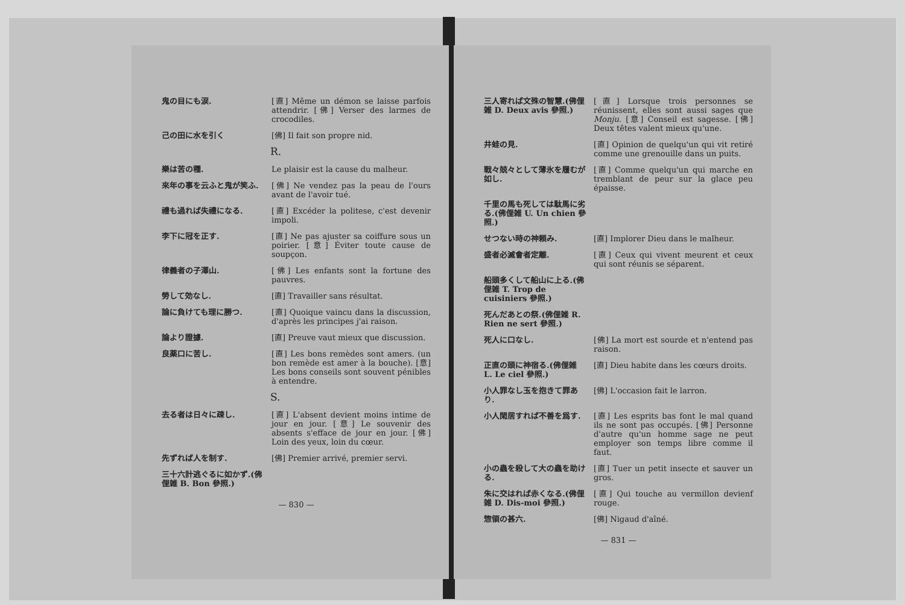鬼の目にも涙. [直] Même un démon se laisse parfois attendrir. [佛] Verser des larmes de crocodiles.
己の田に水を引く [佛] Il fait son propre nid.
R.
樂は苦の種. Le plaisir est la cause du malheur.
來年の事を云ふと鬼が笑ふ. [佛] Ne vendez pas la peau de l'ours avant de l'avoir tué.
禮も過れば失禮になる. [直] Excéder la politese, c'est devenir impoli.
李下に冠を正す. [直] Ne pas ajuster sa coiffure sous un poirier. [意] Éviter toute cause de soupçon.
律義者の子澤山. [佛] Les enfants sont la fortune des pauvres.
勞して効なし. [直] Travailler sans résultat.
論に負けても理に勝つ. [直] Quoique vaincu dans la discussion, d'après les principes j'ai raison.
論より證據. [直] Preuve vaut mieux que discussion.
良薬口に苦し. [直] Les bons remèdes sont amers. (un bon remède est amer à la bouche). [意] Les bons conseils sont souvent pénibles à entendre.
S.
去る者は日々に疎し. [直] L'absent devient moins intime de jour en jour. [意] Le souvenir des absents s'efface de jour en jour. [佛] Loin des yeux, loin du cœur.
先ずれば人を制す. [佛] Premier arrivé, premier servi.
三十六計逃ぐるに如かず.(佛俚雑 B. Bon 參照.)
— 830 —
三人寄れば文殊の智慧.(佛俚雑 D. Deux avis 參照.)
[直] Lorsque trois personnes se réunissent, elles sont aussi sages que Monju. [意] Conseil est sagesse. [佛] Deux têtes valent mieux qu'une.
井蛙の見. [直] Opinion de quelqu'un qui vit retiré comme une grenouille dans un puits.
戰々兢々として薄氷を履むが如し.
[直] Comme quelqu'un qui marche en tremblant de peur sur la glace peu épaisse.
千里の馬も死しては駄馬に劣る.(佛俚雑 U. Un chien 參照.)
せつない時の神頼み. [直] Implorer Dieu dans le malheur.
盛者必滅會者定離. [直] Ceux qui vivent meurent et ceux qui sont réunis se séparent.
船頭多くして船山に上る.(佛俚雑 T. Trop de cuisiniers 參照.)
死んだあとの祭.(佛俚雑 R. Rien ne sert 參照.)
死人に口なし. [佛] La mort est sourde et n'entend pas raison.
正直の頭に神宿る.(佛俚雑 L. Le ciel 參照.)
[直] Dieu habite dans les cœurs droits.
小人罪なし玉を抱きて罪あり.
[佛] L'occasion fait le larron.
小人閑居すれば不善を爲す. [直] Les esprits bas font le mal quand ils ne sont pas occupés. [佛] Personne d'autre qu'un homme sage ne peut employer son temps libre comme il faut.
小の蟲を殺して大の蟲を助ける.
[直] Tuer un petit insecte et sauver un gros.
朱に交はれば赤くなる.(佛俚雑 D. Dis-moi 參照.)
[直] Qui touche au vermillon devienf rouge.
惣領の甚六. [佛] Nigaud d'aîné.
— 831 —